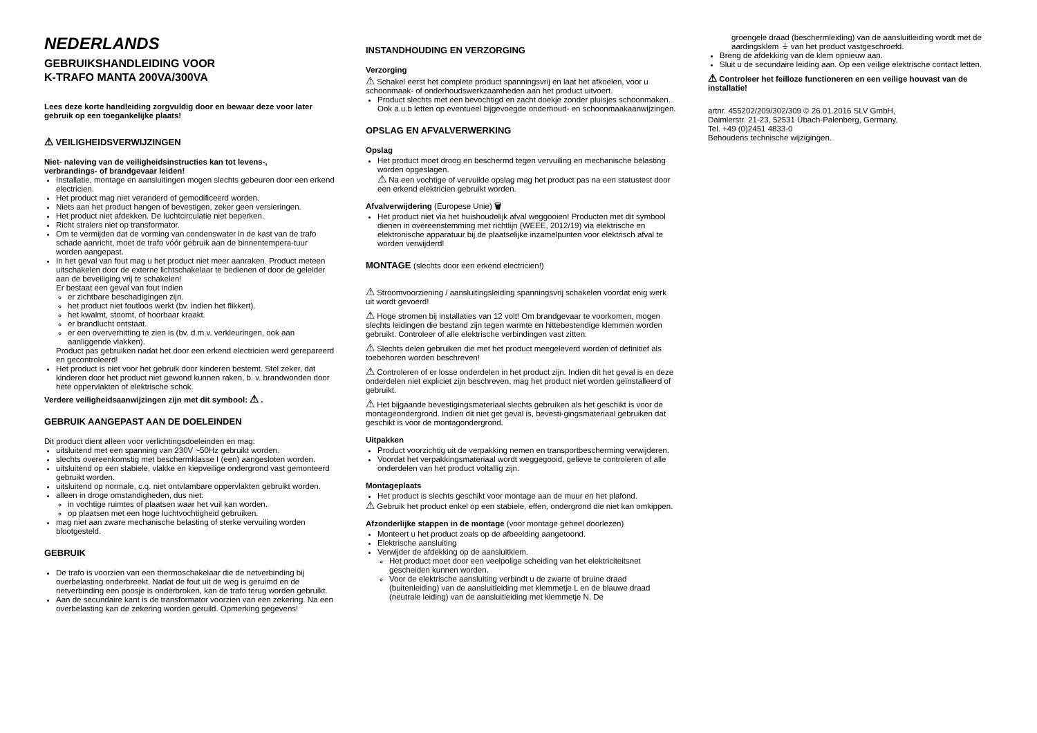NEDERLANDS
GEBRUIKSHANDLEIDING VOOR
K-TRAFO MANTA 200VA/300VA
Lees deze korte handleiding zorgvuldig door en bewaar deze voor later gebruik op een toegankelijke plaats!
⚠ VEILIGHEIDSVERWIJZINGEN
Niet- naleving van de veiligheidsinstructies kan tot levens-,
verbrandings- of brandgevaar leiden!
Installatie, montage en aansluitingen mogen slechts gebeuren door een erkend electricien.
Het product mag niet veranderd of gemodificeerd worden.
Niets aan het product hangen of bevestigen, zeker geen versieringen.
Het product niet afdekken. De luchtcirculatie niet beperken.
Richt stralers niet op transformator.
Om te vermijden dat de vorming van condenswater in de kast van de trafo schade aanricht, moet de trafo vóór gebruik aan de binnentempera-tuur worden aangepast.
In het geval van fout mag u het product niet meer aanraken. Product meteen uitschakelen door de externe lichtschakelaar te bedienen of door de geleider aan de beveiliging vrij te schakelen!
Er bestaat een geval van fout indien
er zichtbare beschadigingen zijn.
het product niet foutloos werkt (bv. indien het flikkert).
het kwalmt, stoomt, of hoorbaar kraakt.
er brandlucht ontstaat.
er een oververhitting te zien is (bv. d.m.v. verkleuringen, ook aan aanliggende vlakken).
Product pas gebruiken nadat het door een erkend electricien werd gerepareerd en gecontroleerd!
Het product is niet voor het gebruik door kinderen bestemt. Stel zeker, dat kinderen door het product niet gewond kunnen raken, b. v. brandwonden door hete oppervlakten of elektrische schok.
Verdere veiligheidsaanwijzingen zijn met dit symbool: ⚠ .
GEBRUIK AANGEPAST AAN DE DOELEINDEN
Dit product dient alleen voor verlichtingsdoeleinden en mag:
uitsluitend met een spanning van 230V ~50Hz gebruikt worden.
slechts overeenkomstig met beschermklasse I (een) aangesloten worden.
uitsluitend op een stabiele, vlakke en kiepveilige ondergrond vast gemonteerd gebruikt worden.
uitsluitend op normale, c.q. niet ontvlambare oppervlakten gebruikt worden.
alleen in droge omstandigheden, dus niet:
in vochtige ruimtes of plaatsen waar het vuil kan worden.
op plaatsen met een hoge luchtvochtigheid gebruiken.
mag niet aan zware mechanische belasting of sterke vervuiling worden blootgesteld.
GEBRUIK
De trafo is voorzien van een thermoschakelaar die de netverbinding bij overbelasting onderbreekt. Nadat de fout uit de weg is geruimd en de netverbinding een poosje is onderbroken, kan de trafo terug worden gebruikt.
Aan de secundaire kant is de transformator voorzien van een zekering. Na een overbelasting kan de zekering worden geruild. Opmerking gegevens!
INSTANDHOUDING EN VERZORGING
Verzorging
⚠ Schakel eerst het complete product spanningsvrij en laat het afkoelen, voor u schoonmaak- of onderhoudswerkzaamheden aan het product uitvoert.
Product slechts met een bevochtigd en zacht doekje zonder pluisjes schoonmaken. Ook a.u.b letten op eventueel bijgevoegde onderhoud- en schoonmaakaanwijzingen.
OPSLAG EN AFVALVERWERKING
Opslag
Het product moet droog en beschermd tegen vervuiling en mechanische belasting worden opgeslagen.
⚠ Na een vochtige of vervuilde opslag mag het product pas na een statustest door een erkend elektricien gebruikt worden.
Afvalverwijdering (Europese Unie) 🗑
Het product niet via het huishoudelijk afval weggooien! Producten met dit symbool dienen in overeenstemming met richtlijn (WEEE, 2012/19) via elektrische en elektronische apparatuur bij de plaatselijke inzamelpunten voor elektrisch afval te worden verwijderd!
MONTAGE (slechts door een erkend electricien!)
⚠ Stroomvoorziening / aansluitingsleiding spanningsvrij schakelen voordat enig werk uit wordt gevoerd!
⚠ Hoge stromen bij installaties van 12 volt! Om brandgevaar te voorkomen, mogen slechts leidingen die bestand zijn tegen warmte en hittebestendige klemmen worden gebruikt. Controleer of alle elektrische verbindingen vast zitten.
⚠ Slechts delen gebruiken die met het product meegeleverd worden of definitief als toebehoren worden beschreven!
⚠ Controleren of er losse onderdelen in het product zijn. Indien dit het geval is en deze onderdelen niet expliciet zijn beschreven, mag het product niet worden geïnstalleerd of gebruikt.
⚠ Het bijgaande bevestigingsmateriaal slechts gebruiken als het geschikt is voor de montageondergrond. Indien dit niet get geval is, bevesti-gingsmateriaal gebruiken dat geschikt is voor de montagondergrond.
Uitpakken
Product voorzichtig uit de verpakking nemen en transportbescherming verwijderen.
Voordat het verpakkingsmateriaal wordt weggegooid, gelieve te controleren of alle onderdelen van het product voltallig zijn.
Montageplaats
Het product is slechts geschikt voor montage aan de muur en het plafond.
⚠ Gebruik het product enkel op een stabiele, effen, ondergrond die niet kan omkippen.
Afzonderlijke stappen in de montage (voor montage geheel doorlezen)
Monteert u het product zoals op de afbeelding aangetoond.
Elektrische aansluiting
Verwijder de afdekking op de aansluitklem.
Het product moet door een veelpolige scheiding van het elektriciteitsnet gescheiden kunnen worden.
Voor de elektrische aansluiting verbindt u de zwarte of bruine draad (buitenleiding) van de aansluitleiding met klemmetje L en de blauwe draad (neutrale leiding) van de aansluitleiding met klemmetje N. De
groengele draad (beschermleiding) van de aansluitleiding wordt met de aardingsklem ⏚ van het product vastgeschroefd.
Breng de afdekking van de klem opnieuw aan.
Sluit u de secundaire leiding aan. Op een veilige elektrische contact letten.
⚠ Controleer het feilloze functioneren en een veilige houvast van de installatie!
artnr. 455202/209/302/309 © 26.01.2016 SLV GmbH,
Daimlerstr. 21-23, 52531 Übach-Palenberg, Germany,
Tel. +49 (0)2451 4833-0
Behoudens technische wijzigingen.